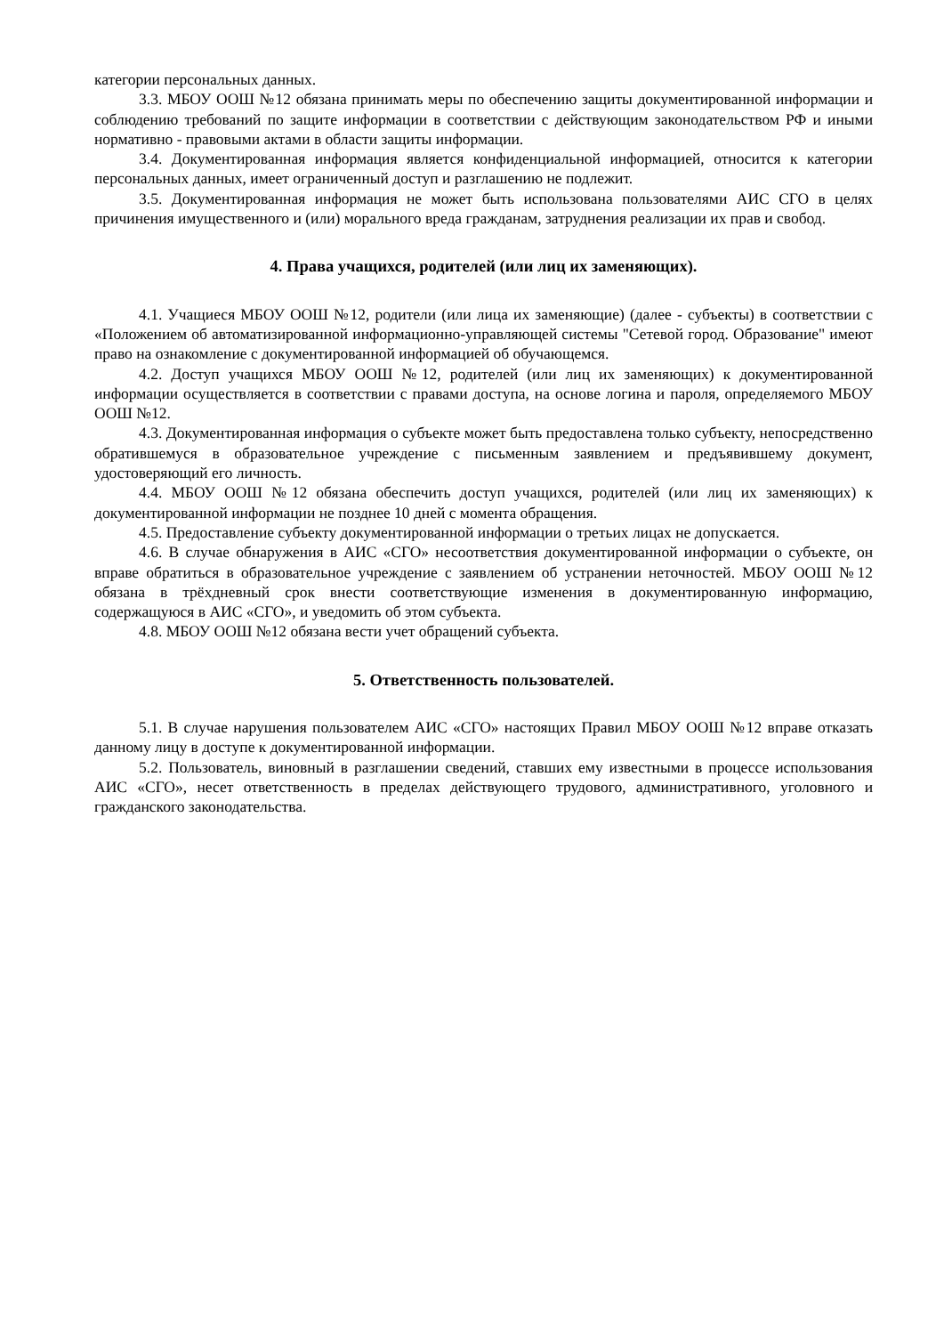категории персональных данных.
3.3. МБОУ ООШ №12 обязана принимать меры по обеспечению защиты документированной информации и соблюдению требований по защите информации в соответствии с действующим законодательством РФ и иными нормативно - правовыми актами в области защиты информации.
3.4. Документированная информация является конфиденциальной информацией, относится к категории персональных данных, имеет ограниченный доступ и разглашению не подлежит.
3.5. Документированная информация не может быть использована пользователями АИС СГО в целях причинения имущественного и (или) морального вреда гражданам, затруднения реализации их прав и свобод.
4. Права учащихся, родителей (или лиц их заменяющих).
4.1. Учащиеся МБОУ ООШ №12, родители (или лица их заменяющие) (далее - субъекты) в соответствии с «Положением об автоматизированной информационно-управляющей системы "Сетевой город. Образование" имеют право на ознакомление с документированной информацией об обучающемся.
4.2. Доступ учащихся МБОУ ООШ №12, родителей (или лиц их заменяющих) к документированной информации осуществляется в соответствии с правами доступа, на основе логина и пароля, определяемого МБОУ ООШ №12.
4.3. Документированная информация о субъекте может быть предоставлена только субъекту, непосредственно обратившемуся в образовательное учреждение с письменным заявлением и предъявившему документ, удостоверяющий его личность.
4.4. МБОУ ООШ №12 обязана обеспечить доступ учащихся, родителей (или лиц их заменяющих) к документированной информации не позднее 10 дней с момента обращения.
4.5. Предоставление субъекту документированной информации о третьих лицах не допускается.
4.6. В случае обнаружения в АИС «СГО» несоответствия документированной информации о субъекте, он вправе обратиться в образовательное учреждение с заявлением об устранении неточностей. МБОУ ООШ №12 обязана в трёхдневный срок внести соответствующие изменения в документированную информацию, содержащуюся в АИС «СГО», и уведомить об этом субъекта.
4.8. МБОУ ООШ №12 обязана вести учет обращений субъекта.
5. Ответственность пользователей.
5.1. В случае нарушения пользователем АИС «СГО» настоящих Правил МБОУ ООШ №12 вправе отказать данному лицу в доступе к документированной информации.
5.2. Пользователь, виновный в разглашении сведений, ставших ему известными в процессе использования АИС «СГО», несет ответственность в пределах действующего трудового, административного, уголовного и гражданского законодательства.